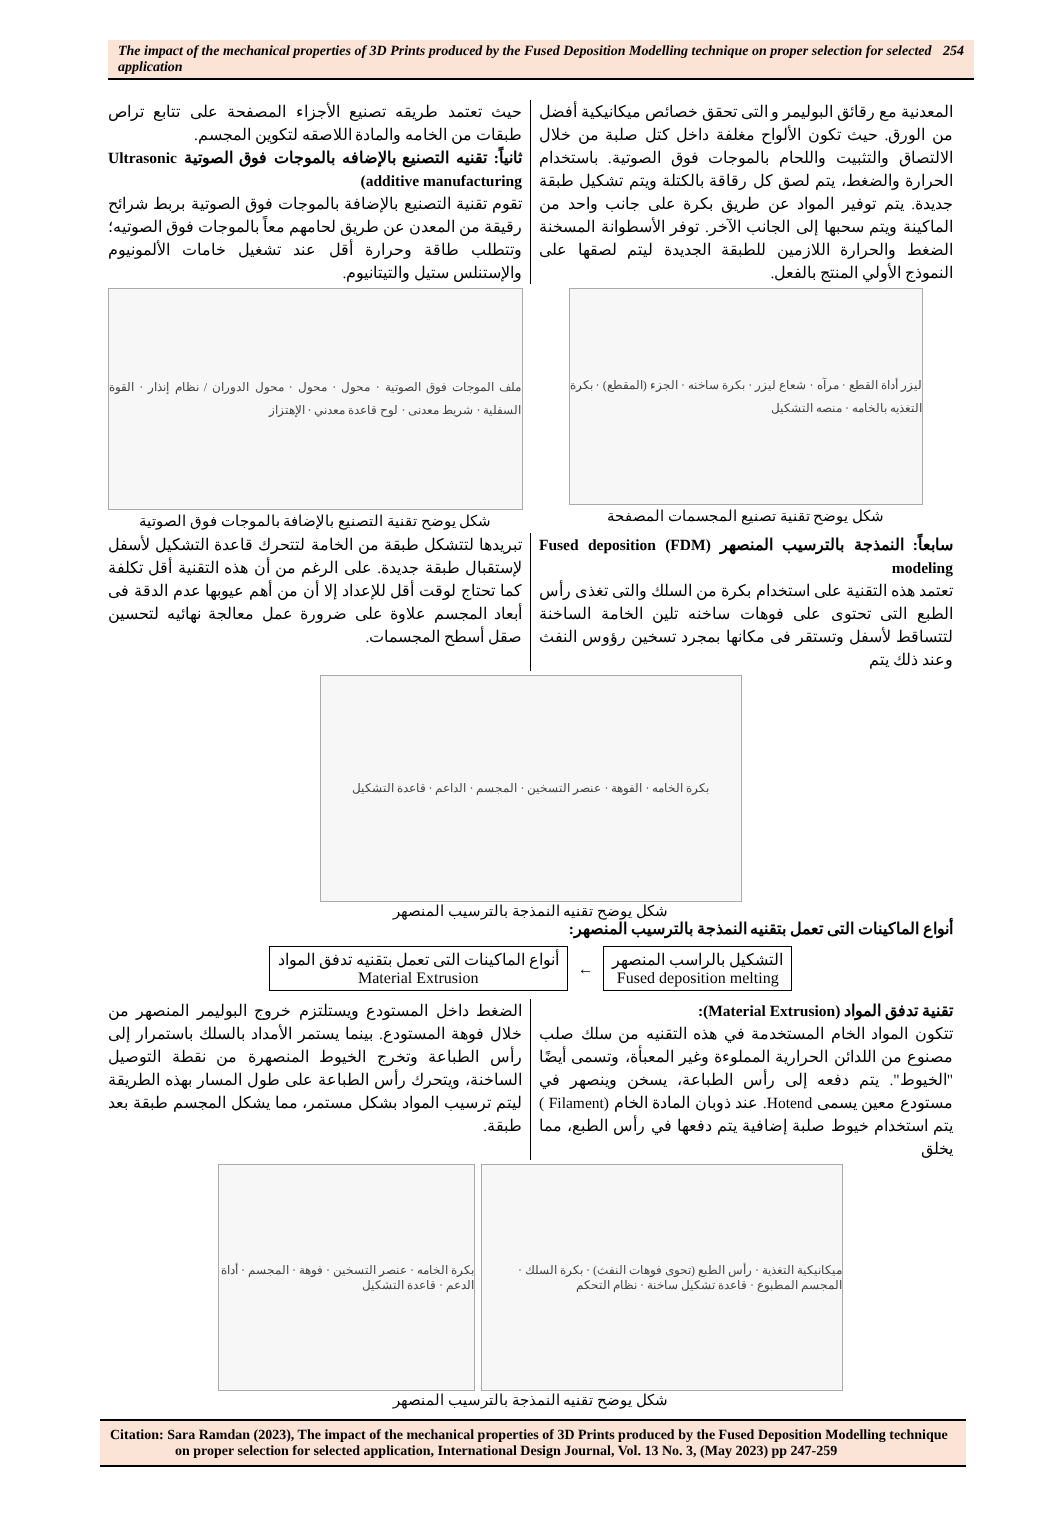The impact of the mechanical properties of 3D Prints produced by the Fused Deposition Modelling technique on proper selection for selected application
254
المعدنية مع رقائق البوليمر و التى تحقق خصائص ميكانيكية أفضل من الورق. حيث تكون الألواح مغلفة داخل كتل صلبة من خلال الالتصاق والتثبيت واللحام بالموجات فوق الصوتية. باستخدام الحرارة والضغط، يتم لصق كل رقاقة بالكتلة ويتم تشكيل طبقة جديدة. يتم توفير المواد عن طريق بكرة على جانب واحد من الماكينة ويتم سحبها إلى الجانب الآخر. توفر الأسطوانة المسخنة الضغط والحرارة اللازمين للطبقة الجديدة ليتم لصقها على النموذج الأولي المنتج بالفعل.
حيث تعتمد طريقه تصنيع الأجزاء المصفحة على تتابع تراص طبقات من الخامه والمادة اللاصقه لتكوين المجسم.
ثانياً: تقنيه التصنيع بالإضافه بالموجات فوق الصوتية Ultrasonic additive manufacturing)
تقوم تقنية التصنيع بالإضافة بالموجات فوق الصوتية بربط شرائح رقيقة من المعدن عن طريق لحامهم معاً بالموجات فوق الصوتيه؛ وتتطلب طاقة وحرارة أقل عند تشغيل خامات الألمونيوم والإستنلس ستيل والتيتانيوم.
ليزر أداة القطع · مرآه · شعاع ليزر · بكرة ساخنه · الجزء (المقطع) · بكرة التغذيه بالخامه · منصه التشكيل
شكل يوضح تقنية تصنيع المجسمات المصفحة
ملف الموجات فوق الصوتية · محول · محول · محول الدوران / نظام إنذار · القوة السفلية · شريط معدنى · لوح قاعدة معدني · الإهتزاز
شكل يوضح تقنية التصنيع بالإضافة بالموجات فوق الصوتية
سابعاً: النمذجة بالترسيب المنصهر (FDM) Fused deposition modeling
تعتمد هذه التقنية على استخدام بكرة من السلك والتى تغذى رأس الطبع التى تحتوى على فوهات ساخنه تلين الخامة الساخنة لتتساقط لأسفل وتستقر فى مكانها بمجرد تسخين رؤوس النفث وعند ذلك يتم
تبريدها لتتشكل طبقة من الخامة لتتحرك قاعدة التشكيل لأسفل لإستقبال طبقة جديدة. على الرغم من أن هذه التقنية أقل تكلفة كما تحتاج لوقت أقل للإعداد إلا أن من أهم عيوبها عدم الدقة فى أبعاد المجسم علاوة على ضرورة عمل معالجة نهائيه لتحسين صقل أسطح المجسمات.
بكرة الخامه · الفوهة · عنصر التسخين · المجسم · الداعم · قاعدة التشكيل
شكل يوضح تقنيه النمذجة بالترسيب المنصهر
أنواع الماكينات التى تعمل بتقنيه النمذجة بالترسيب المنصهر:
التشكيل بالراسب المنصهر
Fused deposition melting
←
أنواع الماكينات التى تعمل بتقنيه تدفق المواد
Material Extrusion
تقنية تدفق المواد (Material Extrusion):
تتكون المواد الخام المستخدمة في هذه التقنيه من سلك صلب مصنوع من اللدائن الحرارية المملوءة وغير المعبأة، وتسمى أيضًا "الخيوط". يتم دفعه إلى رأس الطباعة، يسخن وينصهر في مستودع معين يسمى Hotend. عند ذوبان المادة الخام (Filament ) يتم استخدام خيوط صلبة إضافية يتم دفعها في رأس الطبع، مما يخلق
الضغط داخل المستودع ويستلتزم خروج البوليمر المنصهر من خلال فوهة المستودع. بينما يستمر الأمداد بالسلك باستمرار إلى رأس الطباعة وتخرج الخيوط المنصهرة من نقطة التوصيل الساخنة، ويتحرك رأس الطباعة على طول المسار بهذه الطريقة ليتم ترسيب المواد بشكل مستمر، مما يشكل المجسم طبقة بعد طبقة.
ميكانيكية التغذية · رأس الطبع (تحوى فوهات النفث) · بكرة السلك · المجسم المطبوع · قاعدة تشكيل ساخنة · نظام التحكم
بكرة الخامه · عنصر التسخين · فوهة · المجسم · أداة الدعم · قاعدة التشكيل
شكل يوضح تقنيه النمذجة بالترسيب المنصهر
Citation: Sara Ramdan (2023), The impact of the mechanical properties of 3D Prints produced by the Fused Deposition Modelling technique on proper selection for selected application, International Design Journal, Vol. 13 No. 3, (May 2023) pp 247-259